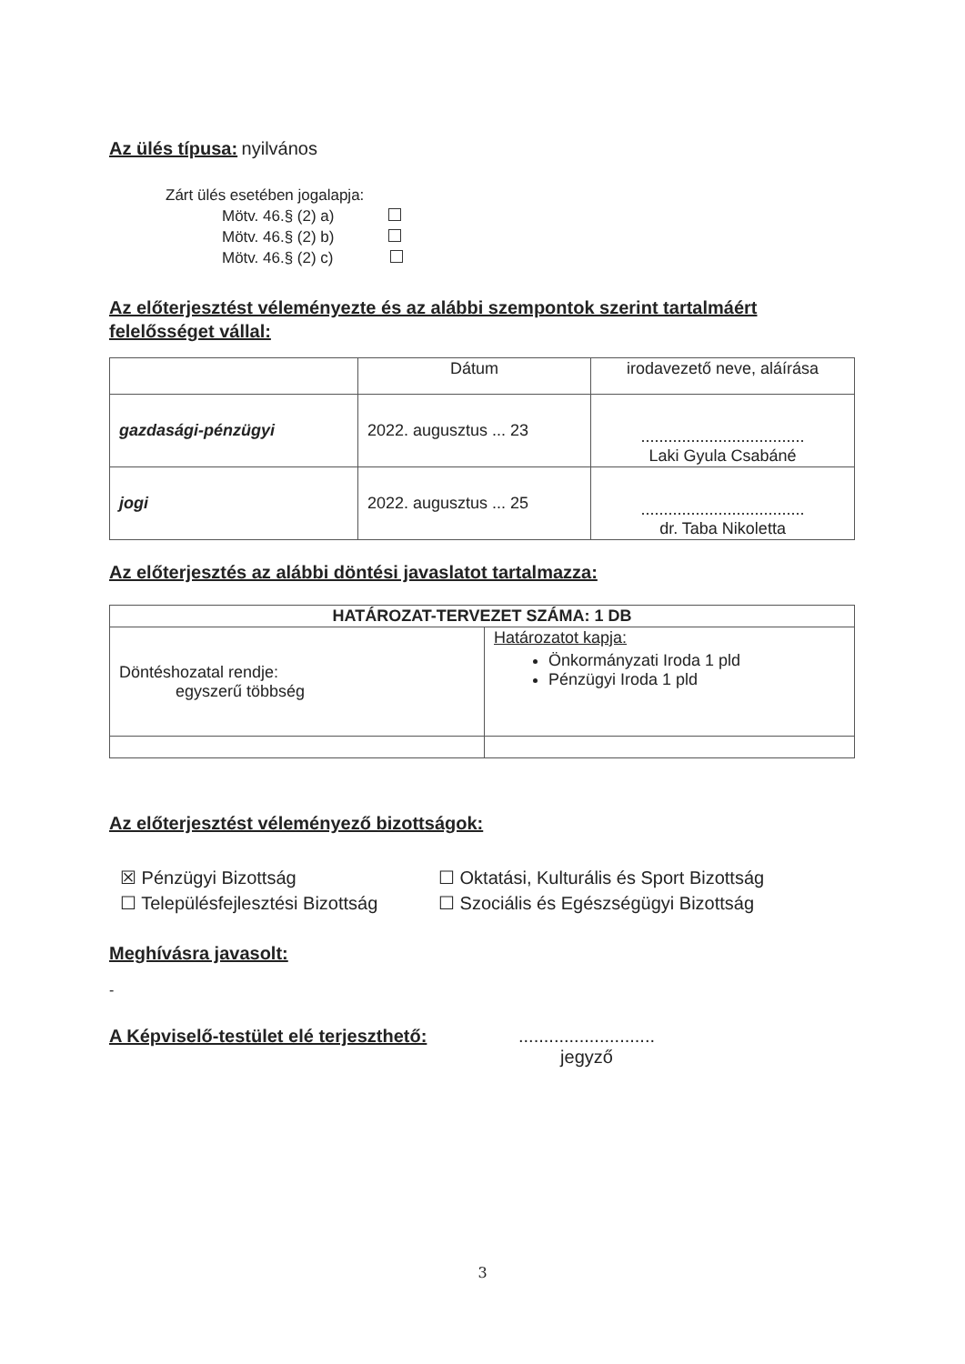Az ülés típusa:
nyilvános
Zárt ülés esetében jogalapja:
Mötv. 46.§ (2) a)
Mötv. 46.§ (2) b)
Mötv. 46.§ (2) c)
Az előterjesztést véleményezte és az alábbi szempontok szerint tartalmáért felelősséget vállal:
| | Dátum | irodavezető neve, aláírása |
| gazdasági-pénzügyi | 2022. augusztus ... 23 | .................................... Laki Gyula Csabáné |
| jogi | 2022. augusztus ... 25 | .................................... dr. Taba Nikoletta |
Az előterjesztés az alábbi döntési javaslatot tartalmazza:
| HATÁROZAT-TERVEZET SZÁMA: 1 DB | |
| --- | --- |
| Döntéshozatal rendje: egyszerű többség | Határozatot kapja: Önkormányzati Iroda 1 pld Pénzügyi Iroda 1 pld |
Az előterjesztést véleményező bizottságok:
☒ Pénzügyi Bizottság
☐ Településfejlesztési Bizottság
☐ Oktatási, Kulturális és Sport Bizottság
☐ Szociális és Egészségügyi Bizottság
Meghívásra javasolt:
-
A Képviselő-testület elé terjeszthető:
...........................
jegyző
3